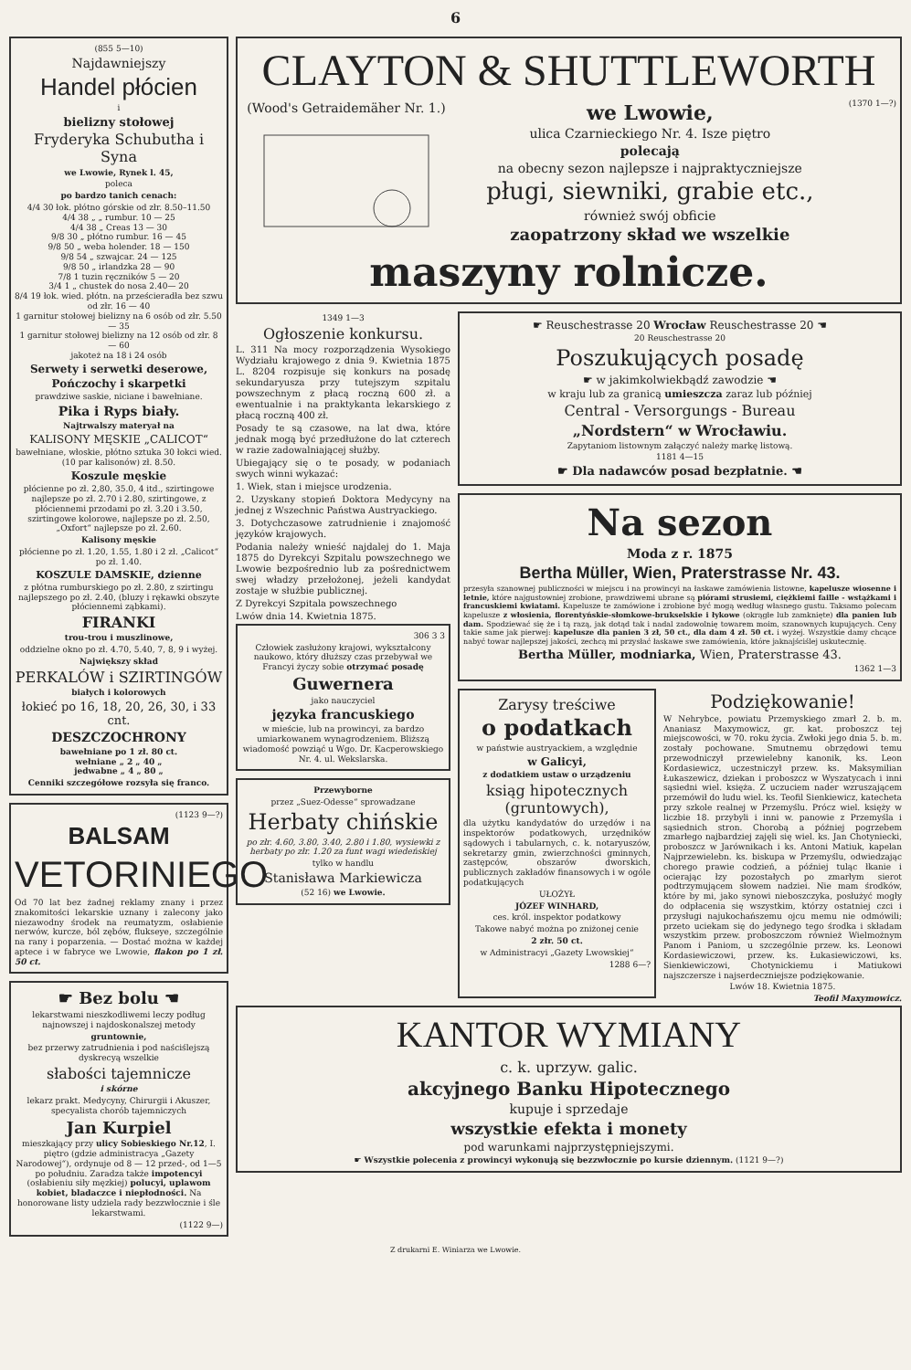6
(855 5—10)
Najdawniejszy
Handel płócien
i
bielizny stołowej
Fryderyka Schubutha i Syna
we Lwowie, Rynek l. 45,
poleca
po bardzo tanich cenach:
4/4 30 łok. płótno górskie od złr. 8.50–11.50
4/4 38 „ „ rumbur. 10 — 25
4/4 38 „ Creas 13 — 30
9/8 30 „ płótno rumbur. 16 — 45
9/8 50 „ weba holender. 18 — 150
9/8 54 „ szwajcar. 24 — 125
9/8 50 „ irlandzka 28 — 90
7/8 1 tuzin ręczników 5 — 20
3/4 1 „ chustek do nosa 2.40— 20
8/4 19 łok. wied. płótn. na prześcieradła bez szwu od złr. 16 — 40
1 garnitur stołowej bielizny na 6 osób od złr. 5.50— 35
1 garnitur stołowej bielizny na 12 osób od złr. 8 — 60
jakoteż na 18 i 24 osób
Serwety i serwetki deserowe,
Pończochy i skarpetki
prawdziwe saskie, niciane i bawełniane.
Pika i Ryps biały.
Najtrwalszy materyał na
KALISONY MĘSKIE „CALICOT“
bawełniane, włoskie, płótno sztuka 30 łokci wied. (10 par kalisonów) zł. 8.50.
Koszule męskie
płócienne po zł. 2,80, 35.0, 4 itd., szirtingowe najlepsze po zł. 2.70 i 2.80, szirtingowe, z płóciennemi przodami po zł. 3.20 i 3.50, szirtingowe kolorowe, najlepsze po zł. 2.50, „Oxfort“ najlepsze po zł. 2.60.
Kalisony męskie
płócienne po zł. 1.20, 1.55, 1.80 i 2 zł. „Calicot“ po zł. 1.40.
KOSZULE DAMSKIE, dzienne
z płótna rumburskiego po zł. 2.80, z szirtingu najlepszego po zł. 2.40, (bluzy i rękawki obszyte płóciennemi ząbkami).
FIRANKI
trou-trou i muszlinowe,
oddzielne okno po zł. 4.70, 5.40, 7, 8, 9 i wyżej.
Największy skład
PERKALÓW i SZIRTINGÓW
białych i kolorowych
łokieć po 16, 18, 20, 26, 30, i 33 cnt.
DESZCZOCHRONY
bawełniane po 1 zł. 80 ct.
wełniane „ 2 „ 40 „
jedwabne „ 4 „ 80 „
Cenniki szczegółowe rozsyła się franco.
(1123 9—?)
BALSAM
VETORINIEGO
Od 70 lat bez żadnej reklamy znany i przez znakomitości lekarskie uznany i zalecony jako niezawodny środek na reumatyzm, osłabienie nerwów, kurcze, ból zębów, flukseye, szczególnie na rany i poparzenia. — Dostać można w każdej aptece i w fabryce we Lwowie, flakon po 1 zł. 50 ct.
☛ Bez bolu ☚
lekarstwami nieszkodliwemi leczy podług najnowszej i najdoskonalszej metody
gruntownie,
bez przerwy zatrudnienia i pod naściślejszą dyskrecyą wszelkie
słabości tajemnicze
i skórne
lekarz prakt. Medycyny, Chirurgii i Akuszer, specyalista chorób tajemniczych
Jan Kurpiel
mieszkający przy ulicy Sobieskiego Nr.12, I. piętro (gdzie administracya „Gazety Narodowej“), ordynuje od 8 — 12 przed-, od 1—5 po południu. Zaradza także impotencyi (osłabieniu siły męzkiej) polucyi, uplawom kobiet, bladaczce i niepłodności. Na honorowane listy udziela rady bezzwłocznie i śle lekarstwami.
(1122 9—)
CLAYTON & SHUTTLEWORTH
(Wood's Getraidemäher Nr. 1.)
we Lwowie,
ulica Czarnieckiego Nr. 4. Isze piętro
polecają
na obecny sezon najlepsze i najpraktyczniejsze
pługi, siewniki, grabie etc.,
również swój obficie
zaopatrzony skład we wszelkie
(1370 1—?)
maszyny rolnicze.
1349 1—3
Ogłoszenie konkursu.
L. 311 Na mocy rozporządzenia Wysokiego Wydziału krajowego z dnia 9. Kwietnia 1875 L. 8204 rozpisuje się konkurs na posadę sekundaryusza przy tutejszym szpitalu powszechnym z płacą roczną 600 zł. a ewentualnie i na praktykanta lekarskiego z płacą roczną 400 zł.
Posady te są czasowe, na lat dwa, które jednak mogą być przedłużone do lat czterech w razie zadowalniającej służby.
Ubiegający się o te posady, w podaniach swych winni wykazać:
1. Wiek, stan i miejsce urodzenia.
2. Uzyskany stopień Doktora Medycyny na jednej z Wszechnic Państwa Austryackiego.
3. Dotychczasowe zatrudnienie i znajomość języków krajowych.
Podania należy wnieść najdalej do 1. Maja 1875 do Dyrekcyi Szpitalu powszechnego we Lwowie bezpośrednio lub za pośrednictwem swej władzy przełożonej, jeżeli kandydat zostaje w służbie publicznej.
Z Dyrekcyi Szpitala powszechnego
Lwów dnia 14. Kwietnia 1875.
306 3 3
Człowiek zasłużony krajowi, wykształcony naukowo, który dłuższy czas przebywał we Francyi życzy sobie otrzymać posadę
Guwernera
jako nauczyciel
języka francuskiego
w mieście, lub na prowincyi, za bardzo umiarkowanem wynagrodzeniem. Bliższą wiadomość powziąć u Wgo. Dr. Kacperowskiego Nr. 4. ul. Wekslarska.
Przewyborne
przez „Suez-Odesse“ sprowadzane
Herbaty chińskie
po złr. 4.60, 3.80, 3.40, 2.80 i 1.80, wysiewki z herbaty po złr. 1.20 za funt wagi wiedeńskiej
tylko w handlu
Stanisława Markiewicza
(52 16) we Lwowie.
☛ Reuschestrasse 20 Wrocław Reuschestrasse 20 ☚
20 Reuschestrasse 20
Poszukujących posadę
☛ w jakimkolwiekbądź zawodzie ☚
w kraju lub za granicą umieszcza zaraz lub później
Central - Versorgungs - Bureau
„Nordstern“ w Wrocławiu.
Zapytaniom listownym załączyć należy markę listową.
1181 4—15
☛ Dla nadawców posad bezpłatnie. ☚
Na sezon
Moda z r. 1875
Bertha Müller, Wien, Praterstrasse Nr. 43.
przesyła szanownej publiczności w miejscu i na prowincyi na łaskawe zamówienia listowne, kapelusze wiosenne i letnie, które najgustowniej zrobione, prawdziwemi ubrane są piórami strusiemi, ciężkiemi faille - wstążkami i francuskiemi kwiatami. Kapelusze te zamówione i zrobione być mogą według własnego gustu. Taksamo polecam kapelusze z włosienia, florentyńskie-słomkowe-brukselskie i łykowe (okrągłe lub zamknięte) dla panien lub dam. Spodziewać się że i tą razą, jak dotąd tak i nadal zadowolnię towarem moim, szanownych kupujących. Ceny takie same jak pierwej: kapelusze dla panien 3 zł, 50 ct., dla dam 4 zł. 50 ct. i wyżej. Wszystkie damy chcące nabyć towar najlepszej jakości, zechcą mi przysłać łaskawe swe zamówienia, które jaknajściślej uskutecznię.
Bertha Müller, modniarka, Wien, Praterstrasse 43.
1362 1—3
Zarysy treściwe
o podatkach
w państwie austryackiem, a względnie
w Galicyi,
z dodatkiem ustaw o urządzeniu
ksiąg hipotecznych (gruntowych),
dla użytku kandydatów do urzędów i na inspektorów podatkowych, urzędników sądowych i tabularnych, c. k. notaryuszów, sekretarzy gmin, zwierzchności gminnych, zastępców, obszarów dworskich, publicznych zakładów finansowych i w ogóle podatkujących
UŁOŻYŁ
JÓZEF WINHARD,
ces. król. inspektor podatkowy
Takowe nabyć można po zniżonej cenie
2 złr. 50 ct.
w Administracyi „Gazety Lwowskiej“
1288 6—?
Podziękowanie!
W Nehrybce, powiatu Przemyskiego zmarł 2. b. m. Ananiasz Maxymowicz, gr. kat. proboszcz tej miejscowości, w 70. roku życia. Zwłoki jego dnia 5. b. m. zostały pochowane. Smutnemu obrzędowi temu przewodniczył przewielebny kanonik, ks. Leon Kordasiewicz, uczestniczył przew. ks. Maksymilian Łukaszewicz, dziekan i proboszcz w Wyszatycach i inni sąsiedni wiel. księża. Z uczuciem nader wzruszającem przemówił do ludu wiel. ks. Teofil Sienkiewicz, katecheta przy szkole realnej w Przemyślu. Prócz wiel. księży w liczbie 18. przybyli i inni w. panowie z Przemyśla i sąsiednich stron. Chorobą a później pogrzebem zmarłego najbardziej zajęli się wiel. ks. Jan Chotyniecki, proboszcz w Jarównikach i ks. Antoni Matiuk, kapelan Najprzewielebn. ks. biskupa w Przemyślu, odwiedzając chorego prawie codzień, a później tuląc łkanie i ocierając łzy pozostałych po zmarłym sierot podtrzymującem słowem nadziei. Nie mam środków, które by mi, jako synowi nieboszczyka, posłużyć mogły do odpłacenia się wszystkim, którzy ostatniej czci i przysługi najukochańszemu ojcu memu nie odmówili; przeto uciekam się do jedynego tego środka i składam wszystkim przew. proboszczom również Wielmożnym Panom i Paniom, u szczególnie przew. ks. Leonowi Kordasiewiczowi, przew. ks. Łukasiewiczowi, ks. Sienkiewiczowi, Chotynickiemu i Matiukowi najszczersze i najserdeczniejsze podziękowanie.
Lwów 18. Kwietnia 1875.
Teofil Maxymowicz.
KANTOR WYMIANY
c. k. uprzyw. galic.
akcyjnego Banku Hipotecznego
kupuje i sprzedaje
wszystkie efekta i monety
pod warunkami najprzystępniejszymi.
☛ Wszystkie polecenia z prowincyi wykonują się bezzwłocznie po kursie dziennym. (1121 9—?)
Z drukarni E. Winiarza we Lwowie.